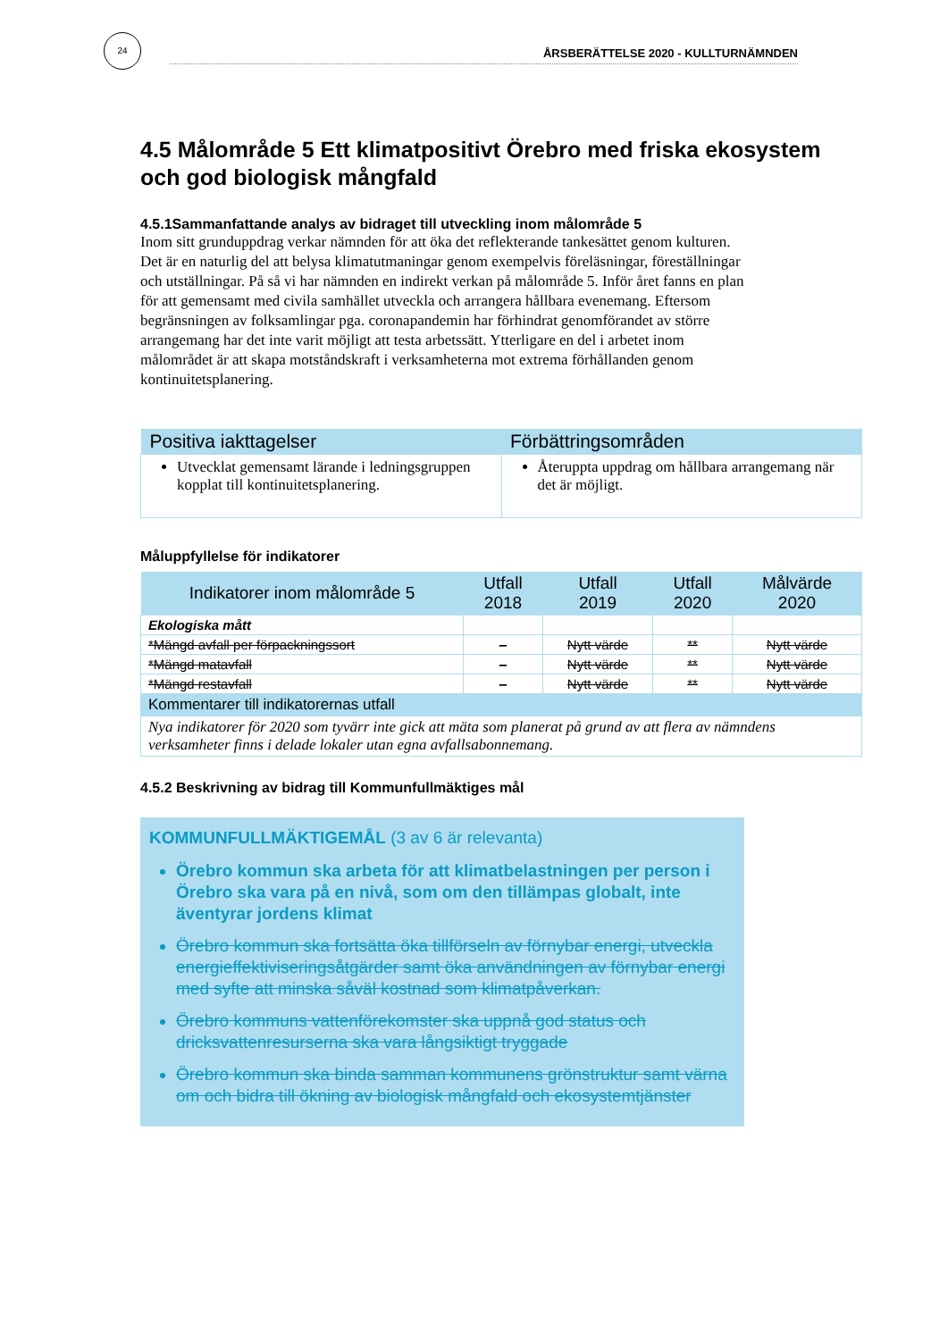24
ÅRSBERÄTTELSE 2020 - KULLTURNÄMNDEN
4.5 Målområde 5 Ett klimatpositivt Örebro med friska ekosystem och god biologisk mångfald
4.5.1Sammanfattande analys av bidraget till utveckling inom målområde 5
Inom sitt grunduppdrag verkar nämnden för att öka det reflekterande tankesättet genom kulturen. Det är en naturlig del att belysa klimatutmaningar genom exempelvis föreläsningar, föreställningar och utställningar. På så vi har nämnden en indirekt verkan på målområde 5. Inför året fanns en plan för att gemensamt med civila samhället utveckla och arrangera hållbara evenemang. Eftersom begränsningen av folksamlingar pga. coronapandemin har förhindrat genomförandet av större arrangemang har det inte varit möjligt att testa arbetssätt. Ytterligare en del i arbetet inom målområdet är att skapa motståndskraft i verksamheterna mot extrema förhållanden genom kontinuitetsplanering.
| Positiva iakttagelser | Förbättringsområden |
| --- | --- |
| Utvecklat gemensamt lärande i ledningsgruppen kopplat till kontinuitetsplanering. | Återuppta uppdrag om hållbara arrangemang när det är möjligt. |
Måluppfyllelse för indikatorer
| Indikatorer inom målområde 5 | Utfall 2018 | Utfall 2019 | Utfall 2020 | Målvärde 2020 |
| --- | --- | --- | --- | --- |
| Ekologiska mått | | | | |
| *Mängd avfall per förpackningssort | – | Nytt värde | ** | Nytt värde |
| *Mängd matavfall | – | Nytt värde | ** | Nytt värde |
| *Mängd restavfall | – | Nytt värde | ** | Nytt värde |
| Kommentarer till indikatorernas utfall | | | | |
| Nya indikatorer för 2020 som tyvärr inte gick att mäta som planerat på grund av att flera av nämndens verksamheter finns i delade lokaler utan egna avfallsabonnemang. | | | | |
4.5.2 Beskrivning av bidrag till Kommunfullmäktiges mål
KOMMUNFULLMÄKTIGEMÅL (3 av 6 är relevanta)
Örebro kommun ska arbeta för att klimatbelastningen per person i Örebro ska vara på en nivå, som om den tillämpas globalt, inte äventyrar jordens klimat
Örebro kommun ska fortsätta öka tillförseln av förnybar energi, utveckla energieffektiviseringsåtgärder samt öka användningen av förnybar energi med syfte att minska såväl kostnad som klimatpåverkan.
Örebro kommuns vattenförekomster ska uppnå god status och dricksvattenresurserna ska vara långsiktigt tryggade
Örebro kommun ska binda samman kommunens grönstruktur samt värna om och bidra till ökning av biologisk mångfald och ekosystemtjänster